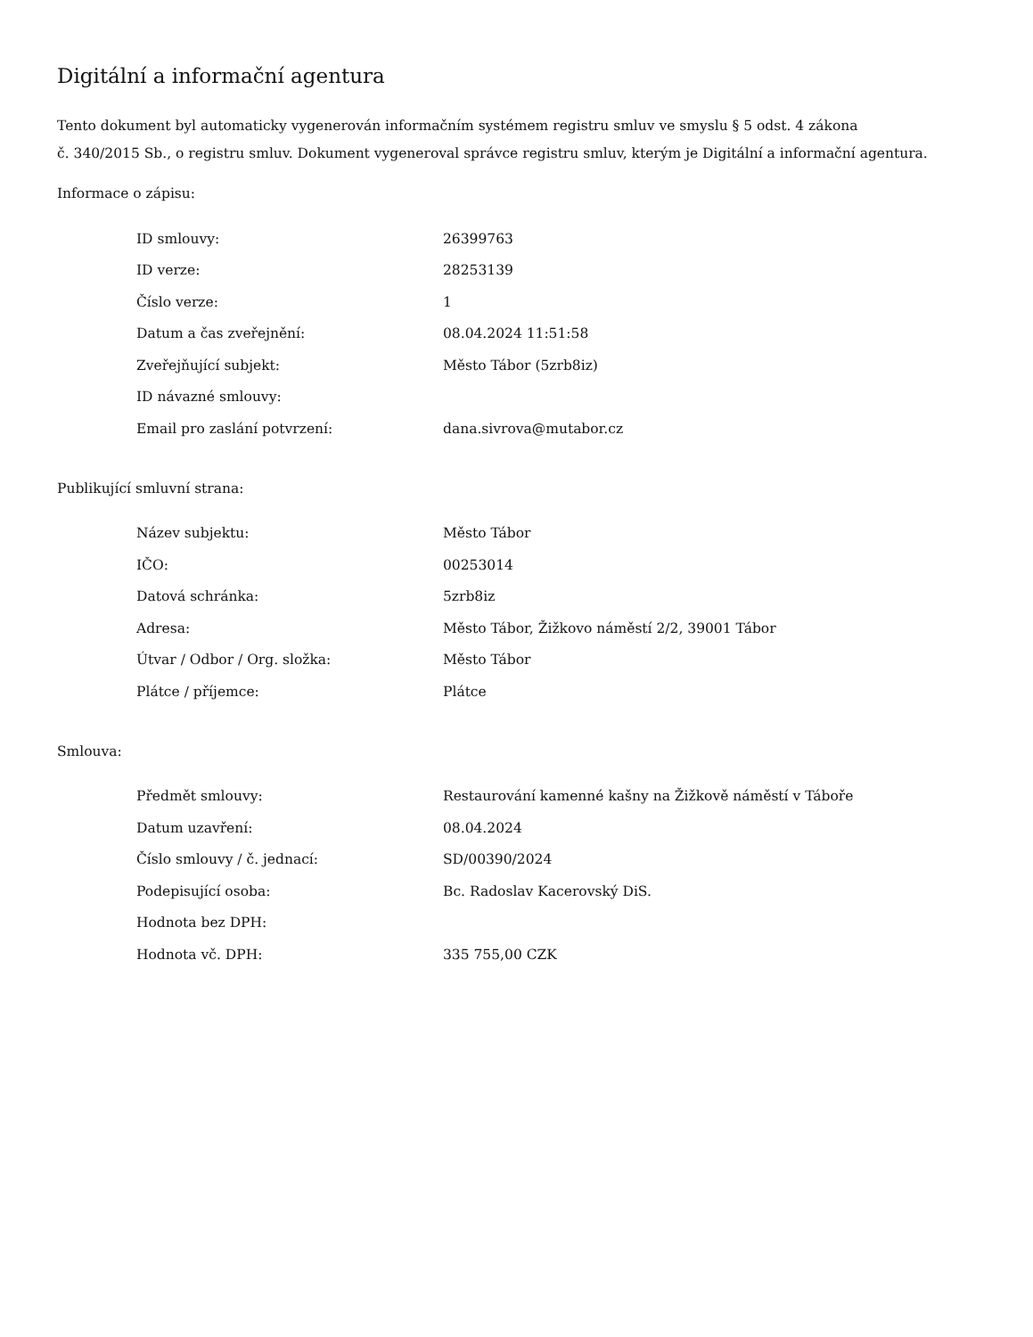Digitální a informační agentura
Tento dokument byl automaticky vygenerován informačním systémem registru smluv ve smyslu § 5 odst. 4 zákona
č. 340/2015 Sb., o registru smluv. Dokument vygeneroval správce registru smluv, kterým je Digitální a informační agentura.
Informace o zápisu:
| ID smlouvy: | 26399763 |
| ID verze: | 28253139 |
| Číslo verze: | 1 |
| Datum a čas zveřejnění: | 08.04.2024 11:51:58 |
| Zveřejňující subjekt: | Město Tábor (5zrb8iz) |
| ID návazné smlouvy: | |
| Email pro zaslání potvrzení: | dana.sivrova@mutabor.cz |
Publikující smluvní strana:
| Název subjektu: | Město Tábor |
| IČO: | 00253014 |
| Datová schránka: | 5zrb8iz |
| Adresa: | Město Tábor, Žižkovo náměstí 2/2, 39001 Tábor |
| Útvar / Odbor / Org. složka: | Město Tábor |
| Plátce / příjemce: | Plátce |
Smlouva:
| Předmět smlouvy: | Restaurování kamenné kašny na Žižkově náměstí v Táboře |
| Datum uzavření: | 08.04.2024 |
| Číslo smlouvy / č. jednací: | SD/00390/2024 |
| Podepisující osoba: | Bc. Radoslav Kacerovský DiS. |
| Hodnota bez DPH: | |
| Hodnota vč. DPH: | 335 755,00 CZK |